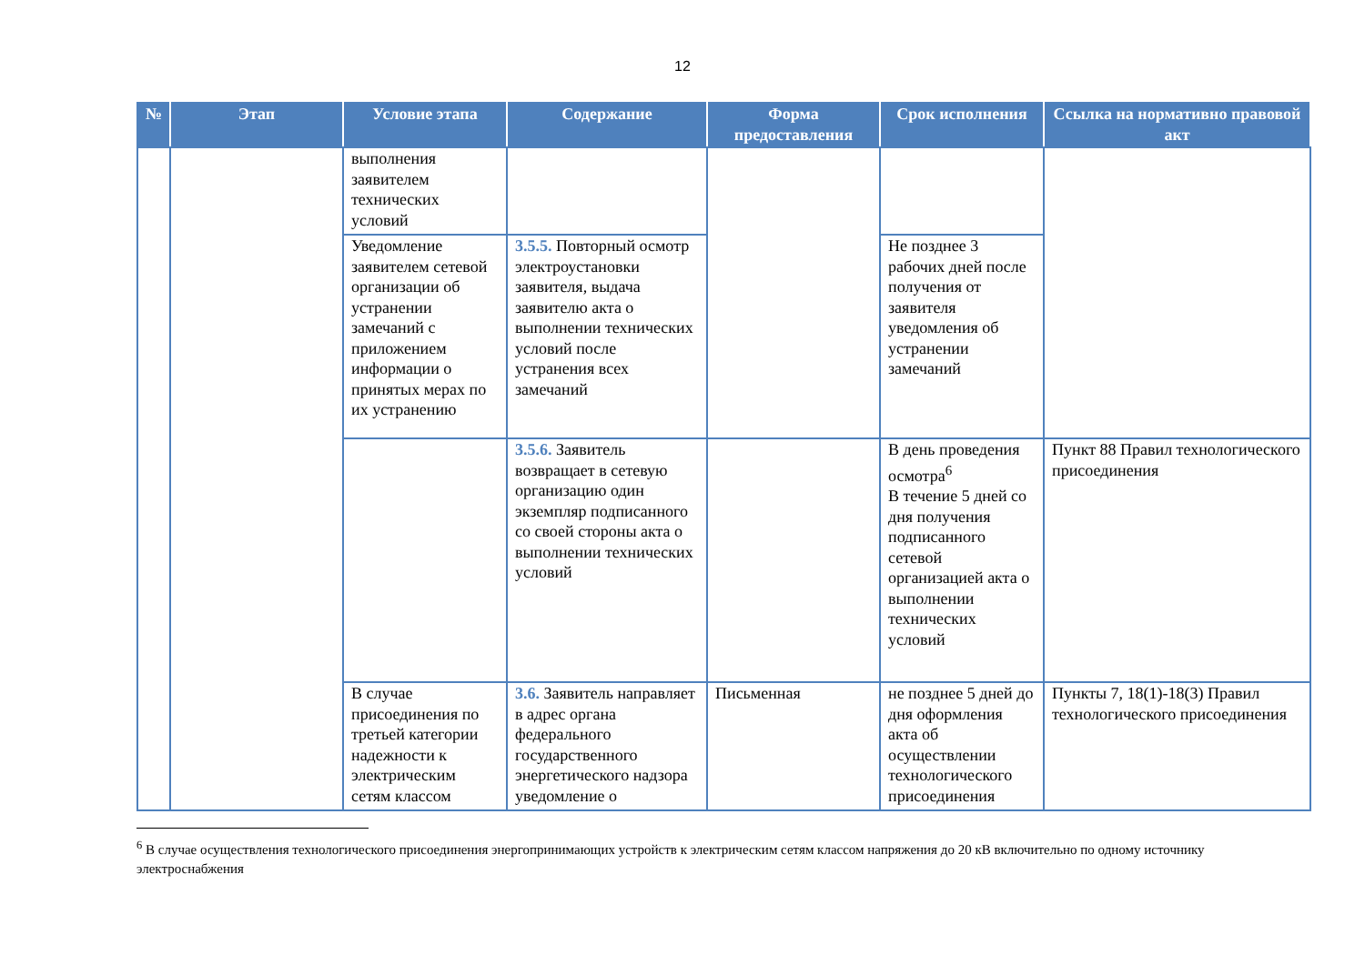12
| № | Этап | Условие этапа | Содержание | Форма предоставления | Срок исполнения | Ссылка на нормативно правовой акт |
| --- | --- | --- | --- | --- | --- | --- |
| | | выполнения заявителем технических условий | | | | |
| | | Уведомление заявителем сетевой организации об устранении замечаний с приложением информации о принятых мерах по их устранению | 3.5.5. Повторный осмотр электроустановки заявителя, выдача заявителю акта о выполнении технических условий после устранения всех замечаний | | Не позднее 3 рабочих дней после получения от заявителя уведомления об устранении замечаний | |
| | | | 3.5.6. Заявитель возвращает в сетевую организацию один экземпляр подписанного со своей стороны акта о выполнении технических условий | | В день проведения осмотра<sup>6</sup> В течение 5 дней со дня получения подписанного сетевой организацией акта о выполнении технических условий | Пункт 88 Правил технологического присоединения |
| | | В случае присоединения по третьей категории надежности к электрическим сетям классом | 3.6. Заявитель направляет в адрес органа федерального государственного энергетического надзора уведомление о | Письменная | не позднее 5 дней до дня оформления акта об осуществлении технологического присоединения | Пункты 7, 18(1)-18(3) Правил технологического присоединения |
<sup>6</sup> В случае осуществления технологического присоединения энергопринимающих устройств к электрическим сетям классом напряжения до 20 кВ включительно по одному источнику электроснабжения